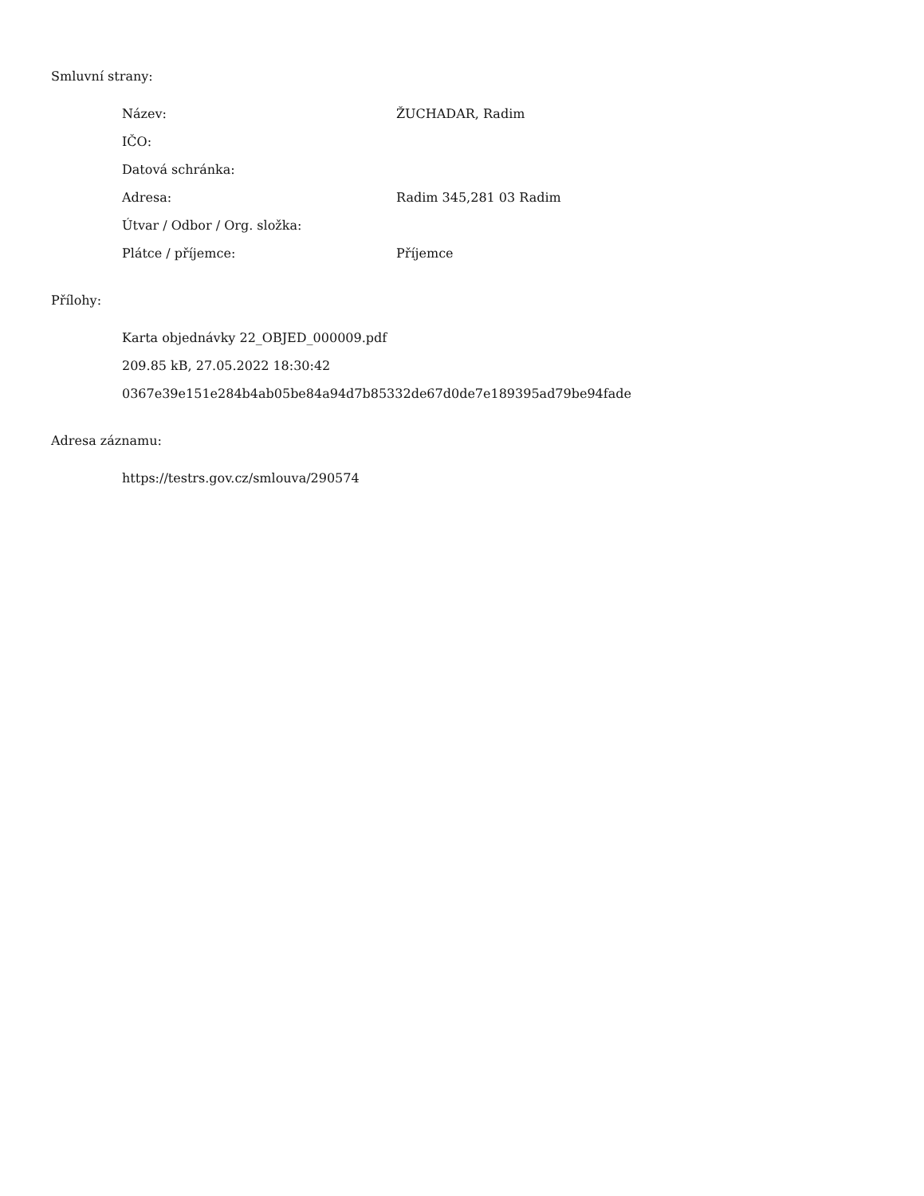Smluvní strany:
| Název: | ŽUCHADAR, Radim |
| IČO: | |
| Datová schránka: | |
| Adresa: | Radim 345,281 03 Radim |
| Útvar / Odbor / Org. složka: | |
| Plátce / příjemce: | Příjemce |
Přílohy:
Karta objednávky 22_OBJED_000009.pdf
209.85 kB, 27.05.2022 18:30:42
0367e39e151e284b4ab05be84a94d7b85332de67d0de7e189395ad79be94fade
Adresa záznamu:
https://testrs.gov.cz/smlouva/290574